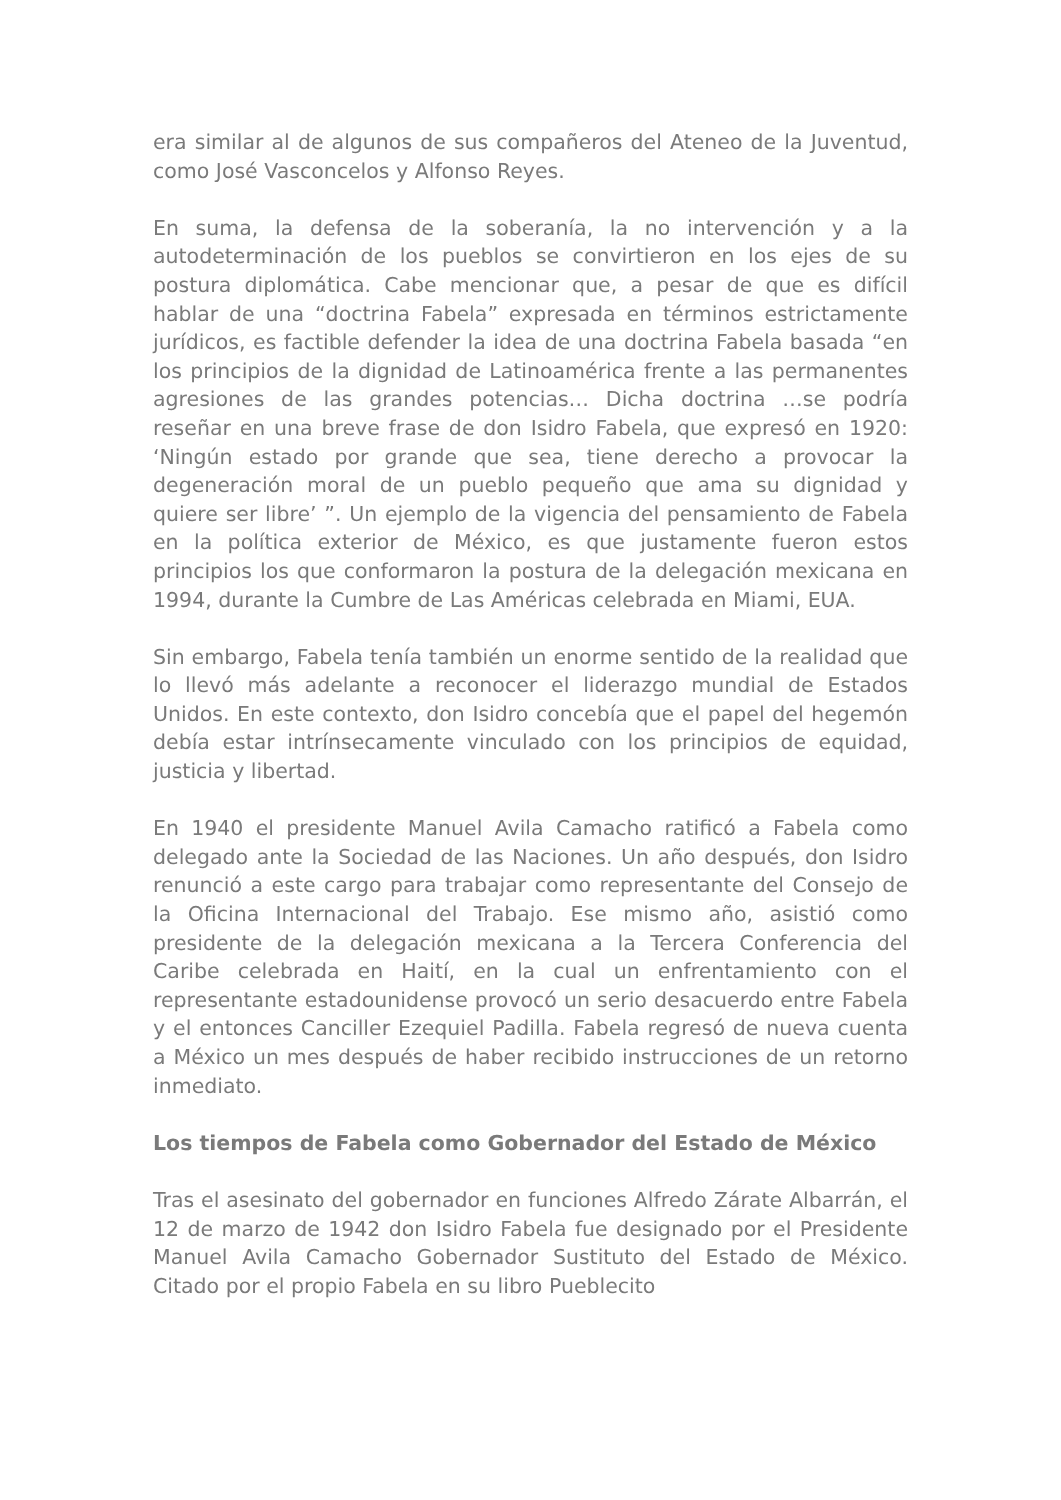era similar al de algunos de sus compañeros del Ateneo de la Juventud, como José Vasconcelos y Alfonso Reyes.
En suma, la defensa de la soberanía, la no intervención y a la autodeterminación de los pueblos se convirtieron en los ejes de su postura diplomática. Cabe mencionar que, a pesar de que es difícil hablar de una “doctrina Fabela” expresada en términos estrictamente jurídicos, es factible defender la idea de una doctrina Fabela basada “en los principios de la dignidad de Latinoamérica frente a las permanentes agresiones de las grandes potencias… Dicha doctrina …se podría reseñar en una breve frase de don Isidro Fabela, que expresó en 1920: ‘Ningún estado por grande que sea, tiene derecho a provocar la degeneración moral de un pueblo pequeño que ama su dignidad y quiere ser libre’ ”. Un ejemplo de la vigencia del pensamiento de Fabela en la política exterior de México, es que justamente fueron estos principios los que conformaron la postura de la delegación mexicana en 1994, durante la Cumbre de Las Américas celebrada en Miami, EUA.
Sin embargo, Fabela tenía también un enorme sentido de la realidad que lo llevó más adelante a reconocer el liderazgo mundial de Estados Unidos. En este contexto, don Isidro concebía que el papel del hegemón debía estar intrínsecamente vinculado con los principios de equidad, justicia y libertad.
En 1940 el presidente Manuel Avila Camacho ratificó a Fabela como delegado ante la Sociedad de las Naciones. Un año después, don Isidro renunció a este cargo para trabajar como representante del Consejo de la Oficina Internacional del Trabajo. Ese mismo año, asistió como presidente de la delegación mexicana a la Tercera Conferencia del Caribe celebrada en Haití, en la cual un enfrentamiento con el representante estadounidense provocó un serio desacuerdo entre Fabela y el entonces Canciller Ezequiel Padilla. Fabela regresó de nueva cuenta a México un mes después de haber recibido instrucciones de un retorno inmediato.
Los tiempos de Fabela como Gobernador del Estado de México
Tras el asesinato del gobernador en funciones Alfredo Zárate Albarrán, el 12 de marzo de 1942 don Isidro Fabela fue designado por el Presidente Manuel Avila Camacho Gobernador Sustituto del Estado de México. Citado por el propio Fabela en su libro Pueblecito